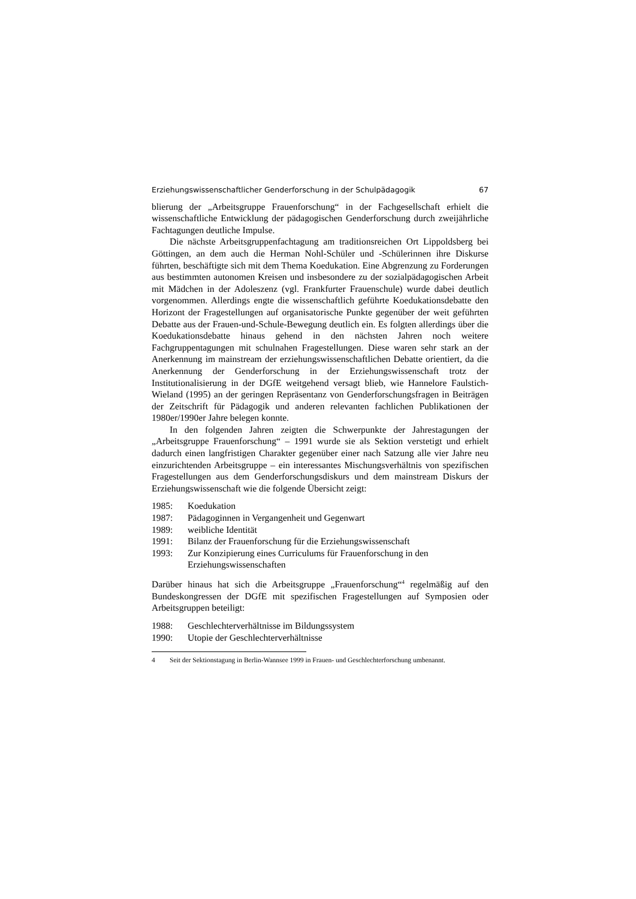Erziehungswissenschaftlicher Genderforschung in der Schulpädagogik 67
blierung der „Arbeitsgruppe Frauenforschung“ in der Fachgesellschaft erhielt die wissenschaftliche Entwicklung der pädagogischen Genderforschung durch zweijährliche Fachtagungen deutliche Impulse.
Die nächste Arbeitsgruppenfachtagung am traditionsreichen Ort Lippoldsberg bei Göttingen, an dem auch die Herman Nohl-Schüler und -Schülerinnen ihre Diskurse führten, beschäftigte sich mit dem Thema Koedukation. Eine Abgrenzung zu Forderungen aus bestimmten autonomen Kreisen und insbesondere zu der sozialpädagogischen Arbeit mit Mädchen in der Adoleszenz (vgl. Frankfurter Frauenschule) wurde dabei deutlich vorgenommen. Allerdings engte die wissenschaftlich geführte Koedukationsdebatte den Horizont der Fragestellungen auf organisatorische Punkte gegenüber der weit geführten Debatte aus der Frauen-und-Schule-Bewegung deutlich ein. Es folgten allerdings über die Koedukationsdebatte hinaus gehend in den nächsten Jahren noch weitere Fachgruppentagungen mit schulnahen Fragestellungen. Diese waren sehr stark an der Anerkennung im mainstream der erziehungswissenschaftlichen Debatte orientiert, da die Anerkennung der Genderforschung in der Erziehungswissenschaft trotz der Institutionalisierung in der DGfE weitgehend versagt blieb, wie Hannelore Faulstich-Wieland (1995) an der geringen Repräsentanz von Genderforschungsfragen in Beiträgen der Zeitschrift für Pädagogik und anderen relevanten fachlichen Publikationen der 1980er/1990er Jahre belegen konnte.
In den folgenden Jahren zeigten die Schwerpunkte der Jahrestagungen der „Arbeitsgruppe Frauenforschung“ – 1991 wurde sie als Sektion verstetigt und erhielt dadurch einen langfristigen Charakter gegenüber einer nach Satzung alle vier Jahre neu einzurichtenden Arbeitsgruppe – ein interessantes Mischungsverhältnis von spezifischen Fragestellungen aus dem Genderforschungsdiskurs und dem mainstream Diskurs der Erziehungswissenschaft wie die folgende Übersicht zeigt:
1985: Koedukation
1987: Pädagoginnen in Vergangenheit und Gegenwart
1989: weibliche Identität
1991: Bilanz der Frauenforschung für die Erziehungswissenschaft
1993: Zur Konzipierung eines Curriculums für Frauenforschung in den Erziehungswissenschaften
Darüber hinaus hat sich die Arbeitsgruppe „Frauenforschung“<sup>4</sup> regelmäßig auf den Bundeskongressen der DGfE mit spezifischen Fragestellungen auf Symposien oder Arbeitsgruppen beteiligt:
1988: Geschlechterverhältnisse im Bildungssystem
1990: Utopie der Geschlechterverhältnisse
4 Seit der Sektionstagung in Berlin-Wannsee 1999 in Frauen- und Geschlechterforschung umbenannt.